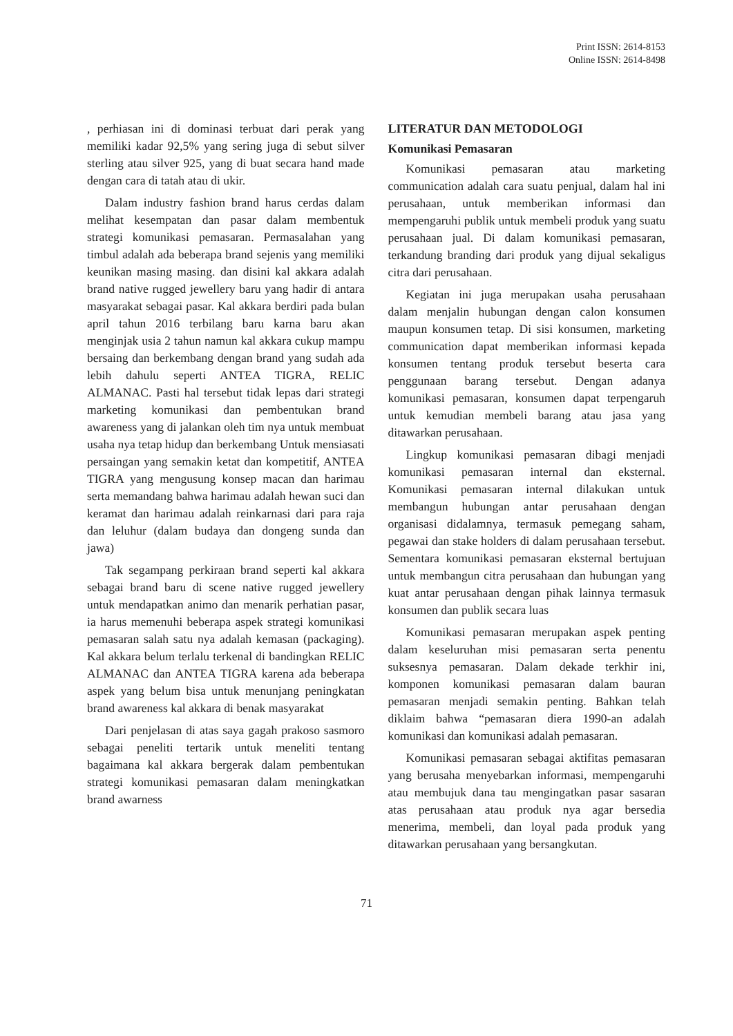Print ISSN: 2614-8153
Online ISSN: 2614-8498
, perhiasan ini di dominasi terbuat dari perak yang memiliki kadar 92,5% yang sering juga di sebut silver sterling atau silver 925, yang di buat secara hand made dengan cara di tatah atau di ukir.
Dalam industry fashion brand harus cerdas dalam melihat kesempatan dan pasar dalam membentuk strategi komunikasi pemasaran. Permasalahan yang timbul adalah ada beberapa brand sejenis yang memiliki keunikan masing masing. dan disini kal akkara adalah brand native rugged jewellery baru yang hadir di antara masyarakat sebagai pasar. Kal akkara berdiri pada bulan april tahun 2016 terbilang baru karna baru akan menginjak usia 2 tahun namun kal akkara cukup mampu bersaing dan berkembang dengan brand yang sudah ada lebih dahulu seperti ANTEA TIGRA, RELIC ALMANAC. Pasti hal tersebut tidak lepas dari strategi marketing komunikasi dan pembentukan brand awareness yang di jalankan oleh tim nya untuk membuat usaha nya tetap hidup dan berkembang Untuk mensiasati persaingan yang semakin ketat dan kompetitif, ANTEA TIGRA yang mengusung konsep macan dan harimau serta memandang bahwa harimau adalah hewan suci dan keramat dan harimau adalah reinkarnasi dari para raja dan leluhur (dalam budaya dan dongeng sunda dan jawa)
Tak segampang perkiraan brand seperti kal akkara sebagai brand baru di scene native rugged jewellery untuk mendapatkan animo dan menarik perhatian pasar, ia harus memenuhi beberapa aspek strategi komunikasi pemasaran salah satu nya adalah kemasan (packaging). Kal akkara belum terlalu terkenal di bandingkan RELIC ALMANAC dan ANTEA TIGRA karena ada beberapa aspek yang belum bisa untuk menunjang peningkatan brand awareness kal akkara di benak masyarakat
Dari penjelasan di atas saya gagah prakoso sasmoro sebagai peneliti tertarik untuk meneliti tentang bagaimana kal akkara bergerak dalam pembentukan strategi komunikasi pemasaran dalam meningkatkan brand awarness
LITERATUR DAN METODOLOGI
Komunikasi Pemasaran
Komunikasi pemasaran atau marketing communication adalah cara suatu penjual, dalam hal ini perusahaan, untuk memberikan informasi dan mempengaruhi publik untuk membeli produk yang suatu perusahaan jual. Di dalam komunikasi pemasaran, terkandung branding dari produk yang dijual sekaligus citra dari perusahaan.
Kegiatan ini juga merupakan usaha perusahaan dalam menjalin hubungan dengan calon konsumen maupun konsumen tetap. Di sisi konsumen, marketing communication dapat memberikan informasi kepada konsumen tentang produk tersebut beserta cara penggunaan barang tersebut. Dengan adanya komunikasi pemasaran, konsumen dapat terpengaruh untuk kemudian membeli barang atau jasa yang ditawarkan perusahaan.
Lingkup komunikasi pemasaran dibagi menjadi komunikasi pemasaran internal dan eksternal. Komunikasi pemasaran internal dilakukan untuk membangun hubungan antar perusahaan dengan organisasi didalamnya, termasuk pemegang saham, pegawai dan stake holders di dalam perusahaan tersebut. Sementara komunikasi pemasaran eksternal bertujuan untuk membangun citra perusahaan dan hubungan yang kuat antar perusahaan dengan pihak lainnya termasuk konsumen dan publik secara luas
Komunikasi pemasaran merupakan aspek penting dalam keseluruhan misi pemasaran serta penentu suksesnya pemasaran. Dalam dekade terkhir ini, komponen komunikasi pemasaran dalam bauran pemasaran menjadi semakin penting. Bahkan telah diklaim bahwa “pemasaran diera 1990-an adalah komunikasi dan komunikasi adalah pemasaran.
Komunikasi pemasaran sebagai aktifitas pemasaran yang berusaha menyebarkan informasi, mempengaruhi atau membujuk dana tau mengingatkan pasar sasaran atas perusahaan atau produk nya agar bersedia menerima, membeli, dan loyal pada produk yang ditawarkan perusahaan yang bersangkutan.
71